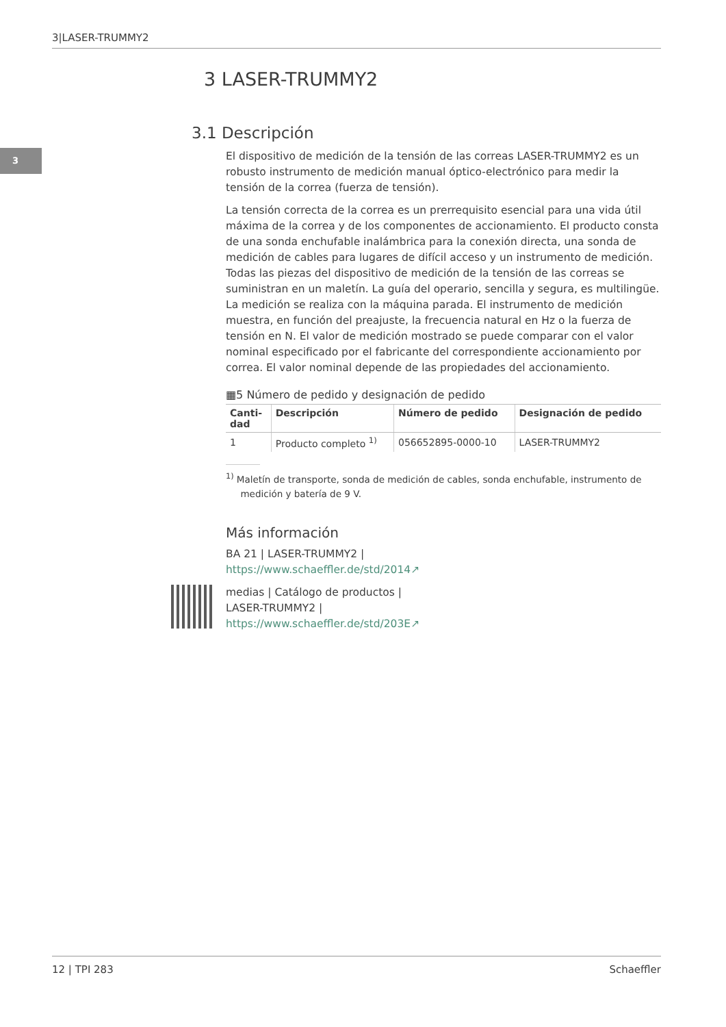3|LASER-TRUMMY2
3
3 LASER-TRUMMY2
3.1 Descripción
El dispositivo de medición de la tensión de las correas LASER-TRUMMY2 es un robusto instrumento de medición manual óptico-electrónico para medir la tensión de la correa (fuerza de tensión).
La tensión correcta de la correa es un prerrequisito esencial para una vida útil máxima de la correa y de los componentes de accionamiento. El producto consta de una sonda enchufable inalámbrica para la conexión directa, una sonda de medición de cables para lugares de difícil acceso y un instrumento de medición. Todas las piezas del dispositivo de medición de la tensión de las correas se suministran en un maletín. La guía del operario, sencilla y segura, es multilingüe. La medición se realiza con la máquina parada. El instrumento de medición muestra, en función del preajuste, la frecuencia natural en Hz o la fuerza de tensión en N. El valor de medición mostrado se puede comparar con el valor nominal especificado por el fabricante del correspondiente accionamiento por correa. El valor nominal depende de las propiedades del accionamiento.
▦5 Número de pedido y designación de pedido
| Canti- dad | Descripción | Número de pedido | Designación de pedido |
| --- | --- | --- | --- |
| 1 | Producto completo <sup>1)</sup> | 056652895-0000-10 | LASER-TRUMMY2 |
<sup>1)</sup> Maletín de transporte, sonda de medición de cables, sonda enchufable, instrumento de
medición y batería de 9 V.
Más información
BA 21 | LASER-TRUMMY2 |
https://www.schaeffler.de/std/2014↗
medias | Catálogo de productos |
LASER-TRUMMY2 |
https://www.schaeffler.de/std/203E↗
12 | TPI 283 Schaeffler